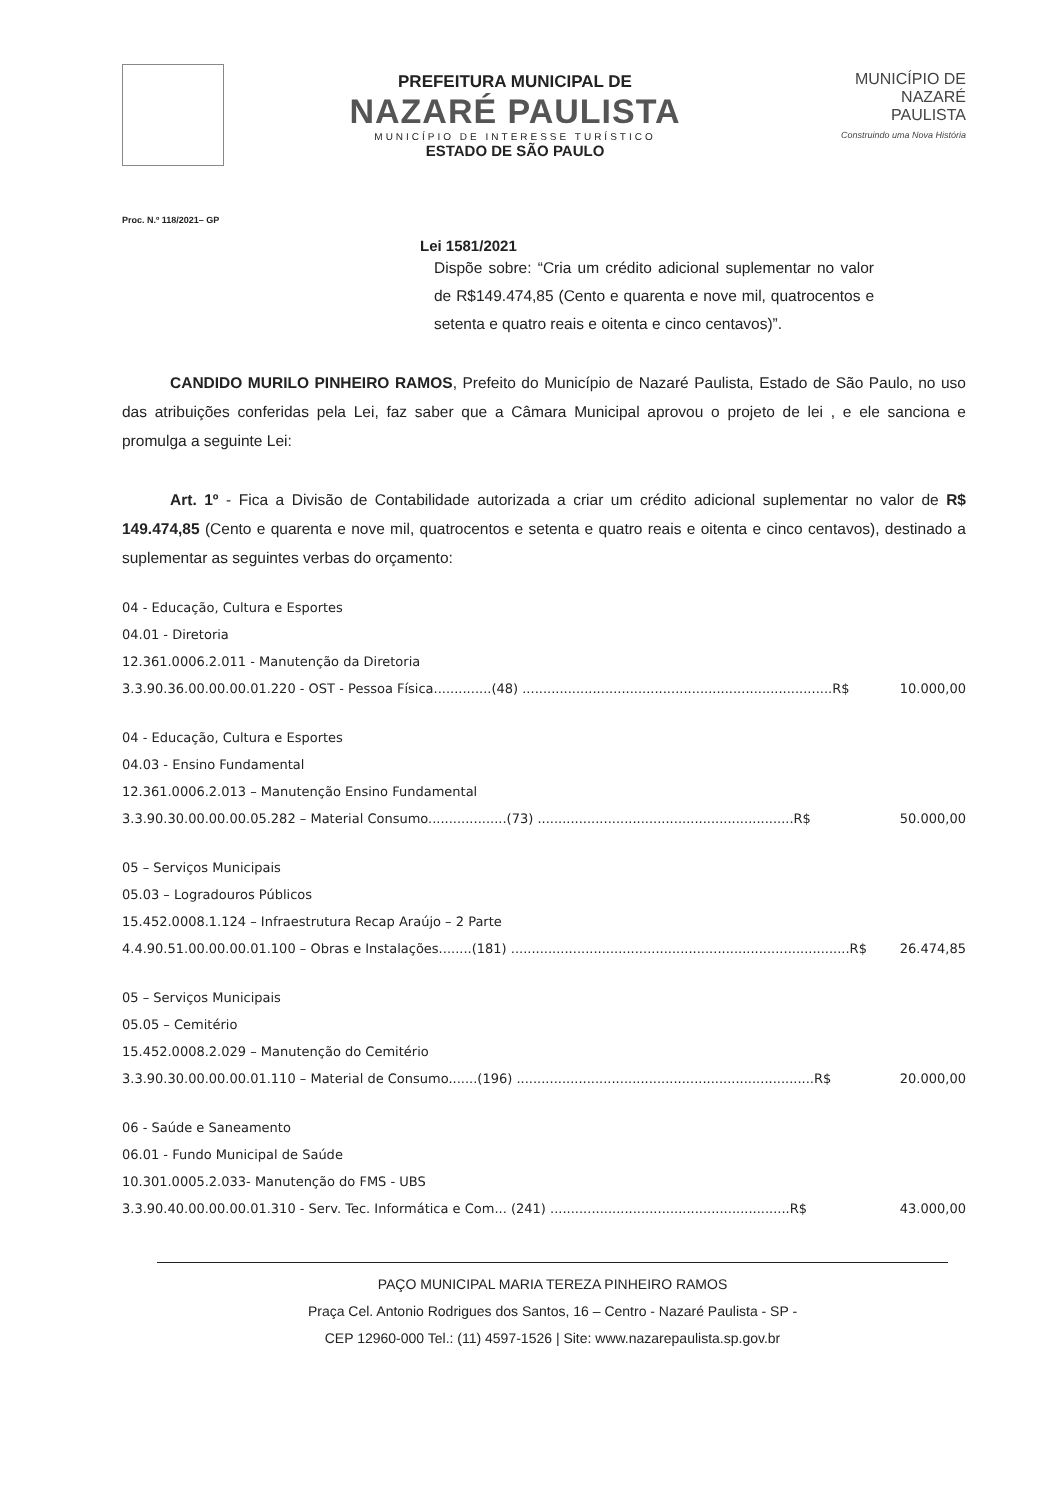PREFEITURA MUNICIPAL DE
NAZARÉ PAULISTA
MUNICÍPIO DE INTERESSE TURÍSTICO
ESTADO DE SÃO PAULO
MUNICÍPIO DE
NAZARÉ
PAULISTA
Construindo uma Nova História
Proc. N.º 118/2021– GP
Lei 1581/2021
Dispõe sobre: “Cria um crédito adicional suplementar no valor de R$149.474,85 (Cento e quarenta e nove mil, quatrocentos e setenta e quatro reais e oitenta e cinco centavos)”.
CANDIDO MURILO PINHEIRO RAMOS, Prefeito do Município de Nazaré Paulista, Estado de São Paulo, no uso das atribuições conferidas pela Lei, faz saber que a Câmara Municipal aprovou o projeto de lei , e ele sanciona e promulga a seguinte Lei:
Art. 1º - Fica a Divisão de Contabilidade autorizada a criar um crédito adicional suplementar no valor de R$ 149.474,85 (Cento e quarenta e nove mil, quatrocentos e setenta e quatro reais e oitenta e cinco centavos), destinado a suplementar as seguintes verbas do orçamento:
04 - Educação, Cultura e Esportes
04.01 - Diretoria
12.361.0006.2.011 - Manutenção da Diretoria
3.3.90.36.00.00.00.01.220 - OST - Pessoa Física..............(48) ...........................................................................R$ 10.000,00
04 - Educação, Cultura e Esportes
04.03 - Ensino Fundamental
12.361.0006.2.013 – Manutenção Ensino Fundamental
3.3.90.30.00.00.00.05.282 – Material Consumo...................(73) ..............................................................R$ 50.000,00
05 – Serviços Municipais
05.03 – Logradouros Públicos
15.452.0008.1.124 – Infraestrutura Recap Araújo – 2 Parte
4.4.90.51.00.00.00.01.100 – Obras e Instalações........(181) ..................................................................................R$ 26.474,85
05 – Serviços Municipais
05.05 – Cemitério
15.452.0008.2.029 – Manutenção do Cemitério
3.3.90.30.00.00.00.01.110 – Material de Consumo.......(196) ........................................................................R$ 20.000,00
06 - Saúde e Saneamento
06.01 - Fundo Municipal de Saúde
10.301.0005.2.033- Manutenção do FMS - UBS
3.3.90.40.00.00.00.01.310 - Serv. Tec. Informática e Com... (241) ..........................................................R$ 43.000,00
PAÇO MUNICIPAL MARIA TEREZA PINHEIRO RAMOS
Praça Cel. Antonio Rodrigues dos Santos, 16 – Centro - Nazaré Paulista - SP -
CEP 12960-000 Tel.: (11) 4597-1526 | Site: www.nazarepaulista.sp.gov.br